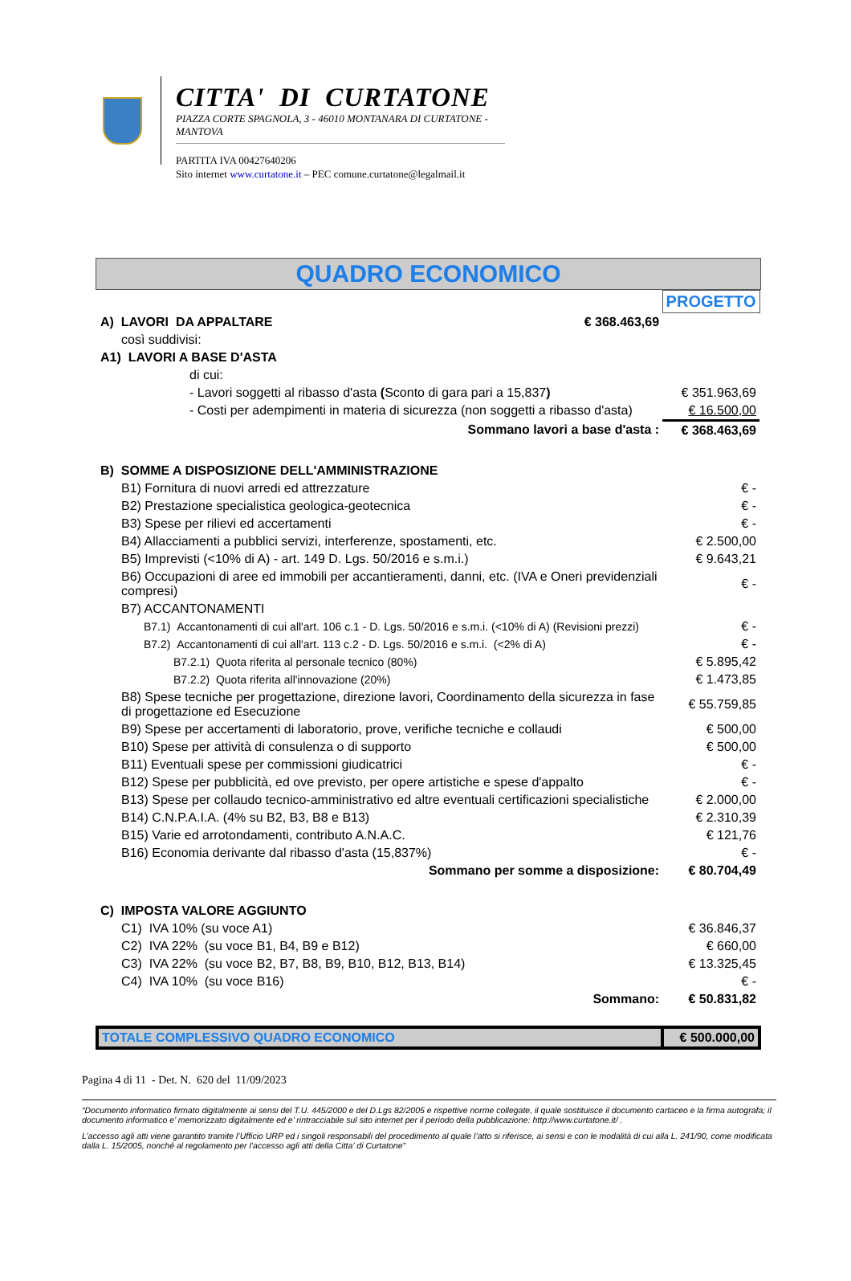CITTA' DI CURTATONE
PIAZZA CORTE SPAGNOLA, 3 - 46010 MONTANARA DI CURTATONE - MANTOVA
PARTITA IVA 00427640206
Sito internet www.curtatone.it – PEC comune.curtatone@legalmail.it
QUADRO ECONOMICO
| | | PROGETTO |
| A) LAVORI DA APPALTARE | € 368.463,69 | |
| così suddivisi: | | |
| A1) LAVORI A BASE D'ASTA | | |
| di cui: | | |
| - Lavori soggetti al ribasso d'asta ( Sconto di gara pari a 15,837 ) | | € 351.963,69 |
| - Costi per adempimenti in materia di sicurezza (non soggetti a ribasso d'asta) | | € 16.500,00 |
| Sommano lavori a base d'asta : | | € 368.463,69 |
| B) SOMME A DISPOSIZIONE DELL'AMMINISTRAZIONE | | |
| B1) Fornitura di nuovi arredi ed attrezzature | | € - |
| B2) Prestazione specialistica geologica-geotecnica | | € - |
| B3) Spese per rilievi ed accertamenti | | € - |
| B4) Allacciamenti a pubblici servizi, interferenze, spostamenti, etc. | | € 2.500,00 |
| B5) Imprevisti (<10% di A) - art. 149 D. Lgs. 50/2016 e s.m.i.) | | € 9.643,21 |
| B6) Occupazioni di aree ed immobili per accantieramenti, danni, etc. (IVA e Oneri previdenziali compresi) | | € - |
| B7) ACCANTONAMENTI | | |
| B7.1) Accantonamenti di cui all'art. 106 c.1 - D. Lgs. 50/2016 e s.m.i. (<10% di A) (Revisioni prezzi) | | € - |
| B7.2) Accantonamenti di cui all'art. 113 c.2 - D. Lgs. 50/2016 e s.m.i. (<2% di A) | | € - |
| B7.2.1) Quota riferita al personale tecnico (80%) | | € 5.895,42 |
| B7.2.2) Quota riferita all'innovazione (20%) | | € 1.473,85 |
| B8) Spese tecniche per progettazione, direzione lavori, Coordinamento della sicurezza in fase di progettazione ed Esecuzione | | € 55.759,85 |
| B9) Spese per accertamenti di laboratorio, prove, verifiche tecniche e collaudi | | € 500,00 |
| B10) Spese per attività di consulenza o di supporto | | € 500,00 |
| B11) Eventuali spese per commissioni giudicatrici | | € - |
| B12) Spese per pubblicità, ed ove previsto, per opere artistiche e spese d'appalto | | € - |
| B13) Spese per collaudo tecnico-amministrativo ed altre eventuali certificazioni specialistiche | | € 2.000,00 |
| B14) C.N.P.A.I.A. (4% su B2, B3, B8 e B13) | | € 2.310,39 |
| B15) Varie ed arrotondamenti, contributo A.N.A.C. | | € 121,76 |
| B16) Economia derivante dal ribasso d'asta (15,837%) | | € - |
| Sommano per somme a disposizione: | | € 80.704,49 |
| C) IMPOSTA VALORE AGGIUNTO | | |
| C1) IVA 10% (su voce A1) | | € 36.846,37 |
| C2) IVA 22% (su voce B1, B4, B9 e B12) | | € 660,00 |
| C3) IVA 22% (su voce B2, B7, B8, B9, B10, B12, B13, B14) | | € 13.325,45 |
| C4) IVA 10% (su voce B16) | | € - |
| Sommano: | | € 50.831,82 |
| TOTALE COMPLESSIVO QUADRO ECONOMICO | | € 500.000,00 |
Pagina 4 di 11 - Det. N. 620 del 11/09/2023
“Documento informatico firmato digitalmente ai sensi del T.U. 445/2000 e del D.Lgs 82/2005 e rispettive norme collegate, il quale sostituisce il documento cartaceo e la firma autografa; il documento informatico e’ memorizzato digitalmente ed e’ rintracciabile sul sito internet per il periodo della pubblicazione: http://www.curtatone.it/ .
L’accesso agli atti viene garantito tramite l’Ufficio URP ed i singoli responsabili del procedimento al quale l’atto si riferisce, ai sensi e con le modalità di cui alla L. 241/90, come modificata dalla L. 15/2005, nonché al regolamento per l’accesso agli atti della Citta' di Curtatone”